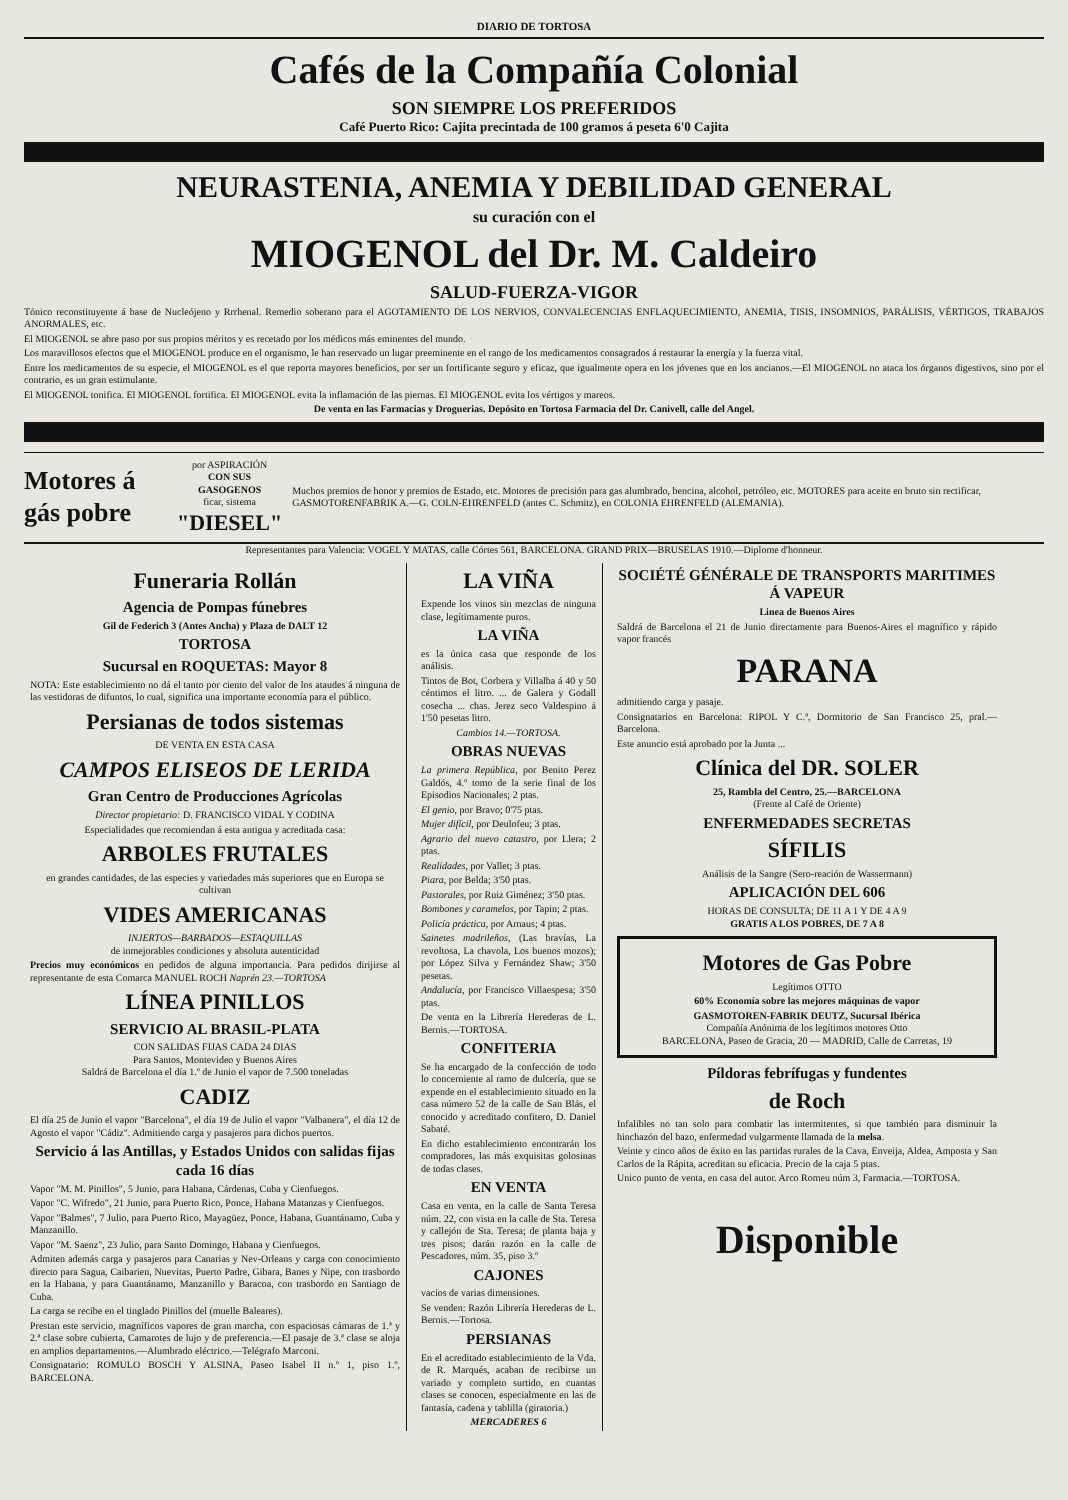DIARIO DE TORTOSA
Cafés de la Compañía Colonial
SON SIEMPRE LOS PREFERIDOS
Café Puerto Rico: Cajita precintada de 100 gramos á peseta 6'0 Cajita
NEURASTENIA, ANEMIA Y DEBILIDAD GENERAL
su curación con el
MIOGENOL del Dr. M. Caldeiro
SALUD-FUERZA-VIGOR
Tónico reconstituyente á base de Nucleójeno y Rrrhenal. Remedio soberano para el AGOTAMIENTO DE LOS NERVIOS, CONVALECENCIAS ENFLAQUECIMIENTO, ANEMIA, TISIS, INSOMNIOS, PARÁLISIS, VÉRTIGOS, TRABAJOS ANORMALES, etc.
El MIOGENOL se abre paso por sus propios méritos y es recetado por los médicos más eminentes del mundo.
Los maravillosos efectos que el MIOGENOL produce en el organismo, le han reservado un lugar preeminente en el rango de los medicamentos consagrados á restaurar la energía y la fuerza vital.
Entre los medicamentos de su especie, el MIOGENOL es el que reporta mayores beneficios, por ser un fortificante seguro y eficaz, que igualmente opera en los jóvenes que en los ancianos.—El MIOGENOL no ataca los órganos digestivos, sino por el contrario, es un gran estimulante.
El MIOGENOL tonifica. El MIOGENOL fortifica. El MIOGENOL evita la inflamación de las piernas. El MIOGENOL evita los vértigos y mareos.
De venta en las Farmacias y Droguerias. Depósito en Tortosa Farmacia del Dr. Canivell, calle del Angel.
Motores á gás pobre
por ASPIRACIÓN
CON SUS GASOGENOS
ficar, sistema "DIESEL"
Muchos premios de honor y premios de Estado, etc. Motores de precisión para gas alumbrado, bencina, alcohol, petróleo, etc. MOTORES para aceite en bruto sin rectificar, GASMOTORENFABRIK A.—G. COLN-EHRENFELD (antes C. Schmitz), en COLONIA EHRENFELD (ALEMANIA).
Representantes para Valencia: VOGEL Y MATAS, calle Córtes 561, BARCELONA. GRAND PRIX—BRUSELAS 1910.—Diplome d'honneur.
Funeraria Rollán
Agencia de Pompas fúnebres
Gil de Federich 3 (Antes Ancha) y Plaza de DALT 12
TORTOSA
Sucursal en ROQUETAS: Mayor 8
NOTA: Este establecimiento no dá el tanto por ciento del valor de los ataudes á ninguna de las vestidoras de difuntos, lo cual, significa una importante economía para el público.
Persianas de todos sistemas
DE VENTA EN ESTA CASA
CAMPOS ELISEOS DE LERIDA
Gran Centro de Producciones Agrícolas
Director propietario: D. FRANCISCO VIDAL Y CODINA
Especialidades que recomiendan á esta antigua y acreditada casa:
ARBOLES FRUTALES
en grandes cantidades, de las especies y variedades más superiores que en Europa se cultivan
VIDES AMERICANAS
INJERTOS—BARBADOS—ESTAQUILLAS
de inmejorables condiciones y absoluta autenticidad
Precios muy económicos en pedidos de alguna importancia. Para pedidos dirijirse al representante de esta Comarca MANUEL ROCH Naprén 23.—TORTOSA
LÍNEA PINILLOS
SERVICIO AL BRASIL-PLATA
CON SALIDAS FIJAS CADA 24 DIAS
Para Santos, Montevideo y Buenos Aires
Saldrá de Barcelona el día 1.º de Junio el vapor de 7.500 toneladas
CADIZ
El día 25 de Junio el vapor "Barcelona", el día 19 de Julio el vapor "Valbanera", el día 12 de Agosto el vapor "Cádiz". Admitiendo carga y pasajeros para dichos puertos.
Servicio á las Antillas, y Estados Unidos con salidas fijas cada 16 días
Vapor "M. M. Pinillos", 5 Junio, para Habana, Cárdenas, Cuba y Cienfuegos.
Vapor "C. Wifredo", 21 Junio, para Puerto Rico, Ponce, Habana Matanzas y Cienfuegos.
Vapor "Balmes", 7 Julio, para Puerto Rico, Mayagüez, Ponce, Habana, Guantánamo, Cuba y Manzanillo.
Vapor "M. Saenz", 23 Julio, para Santo Domingo, Habana y Cienfuegos.
Admiten además carga y pasajeros para Canarias y Nev-Orleans y carga con conocimiento directo para Sagua, Caibarien, Nuevitas, Puerto Padre, Gibara, Banes y Nipe, con trasbordo en la Habana, y para Guantánamo, Manzanillo y Baracoa, con trasbordo en Santiago de Cuba.
La carga se recibe en el tinglado Pinillos del (muelle Baleares).
Prestan este servicio, magníficos vapores de gran marcha, con espaciosas cámaras de 1.ª y 2.ª clase sobre cubierta, Camarotes de lujo y de preferencia.—El pasaje de 3.ª clase se aloja en amplios departamentos.—Alumbrado eléctrico.—Telégrafo Marconi.
Consignatario: ROMULO BOSCH Y ALSINA, Paseo Isabel II n.º 1, piso 1.º, BARCELONA.
LA VIÑA
Expende los vinos sin mezclas de ninguna clase, legítimamente puros.
LA VIÑA
es la única casa que responde de los análisis.
Tintos de Bot, Corbera y Villalba á 40 y 50 céntimos el litro. ... de Galera y Godall cosecha ... chas. Jerez seco Valdespino á 1'50 pesetas litro.
Cambios 14.—TORTOSA.
OBRAS NUEVAS
La primera República, por Benito Perez Galdós, 4.º tomo de la serie final de los Episodios Nacionales; 2 ptas.
El genio, por Bravo; 0'75 ptas.
Mujer difícil, por Deulofeu; 3 ptas.
Agrario del nuevo catastro, por Llera; 2 ptas.
Realidades, por Vallet; 3 ptas.
Piara, por Belda; 3'50 ptas.
Pastorales, por Ruiz Giménez; 3'50 ptas.
Bombones y caramelos, por Tapin; 2 ptas.
Policía práctica, por Arnaus; 4 ptas.
Sainetes madrileños, (Las bravías, La revoltosa, La chavola, Los buenos mozos); por López Silva y Fernández Shaw; 3'50 pesetas.
Andalucía, por Francisco Villaespesa; 3'50 ptas.
De venta en la Librería Herederas de L. Bernis.—TORTOSA.
CONFITERIA
Se ha encargado de la confección de todo lo concerniente al ramo de dulcería, que se expende en el establecimiento situado en la casa número 52 de la calle de San Blás, el conocido y acreditado confitero, D. Daniel Sabaté.
En dicho establecimiento encontrarán los compradores, las más exquisitas golosinas de todas clases.
EN VENTA
Casa en venta, en la calle de Santa Teresa núm. 22, con vista en la calle de Sta. Teresa y callejón de Sta. Teresa; de planta baja y tres pisos; darán razón en la calle de Pescadores, núm. 35, piso 3.º
CAJONES
vacíos de varias dimensiones.
Se venden: Razón Librería Herederas de L. Bernis.—Tortosa.
PERSIANAS
En el acreditado establecimiento de la Vda. de R. Marqués, acaban de recibirse un variado y completo surtido, en cuantas clases se conocen, especialmente en las de fantasía, cadena y tablilla (giratoria.)
MERCADERES 6
SOCIÉTÉ GÉNÉRALE DE TRANSPORTS MARITIMES Á VAPEUR
Linea de Buenos Aires
Saldrá de Barcelona el 21 de Junio directamente para Buenos-Aires el magnífico y rápido vapor francés
PARANA
admitiendo carga y pasaje.
Consignatarios en Barcelona: RIPOL Y C.ª, Dormitorio de San Francisco 25, pral.—Barcelona.
Este anuncio está aprobado por la Junta ...
Clínica del DR. SOLER
25, Rambla del Centro, 25.—BARCELONA
(Frente al Café de Oriente)
ENFERMEDADES SECRETAS
SÍFILIS
Análisis de la Sangre (Sero-reación de Wassermann)
APLICACIÓN DEL 606
HORAS DE CONSULTA; DE 11 A 1 Y DE 4 A 9
GRATIS A LOS POBRES, DE 7 A 8
Motores de Gas Pobre
Legítimos OTTO
60% Economía sobre las mejores máquinas de vapor
GASMOTOREN-FABRIK DEUTZ, Sucursal Ibérica
Compañía Anónima de los legítimos motores Otto
BARCELONA, Paseo de Gracia, 20 — MADRID, Calle de Carretas, 19
Píldoras febrífugas y fundentes
de Roch
Infalibles no tan solo para combatir las intermitentes, si que también para disminuir la hinchazón del bazo, enfermedad vulgarmente llamada de la melsa.
Veinte y cinco años de éxito en las partidas rurales de la Cava, Enveija, Aldea, Amposta y San Carlos de la Rápita, acreditan su eficacia. Precio de la caja 5 ptas.
Unico punto de venta, en casa del autor. Arco Romeu núm 3, Farmacia.—TORTOSA.
Disponible